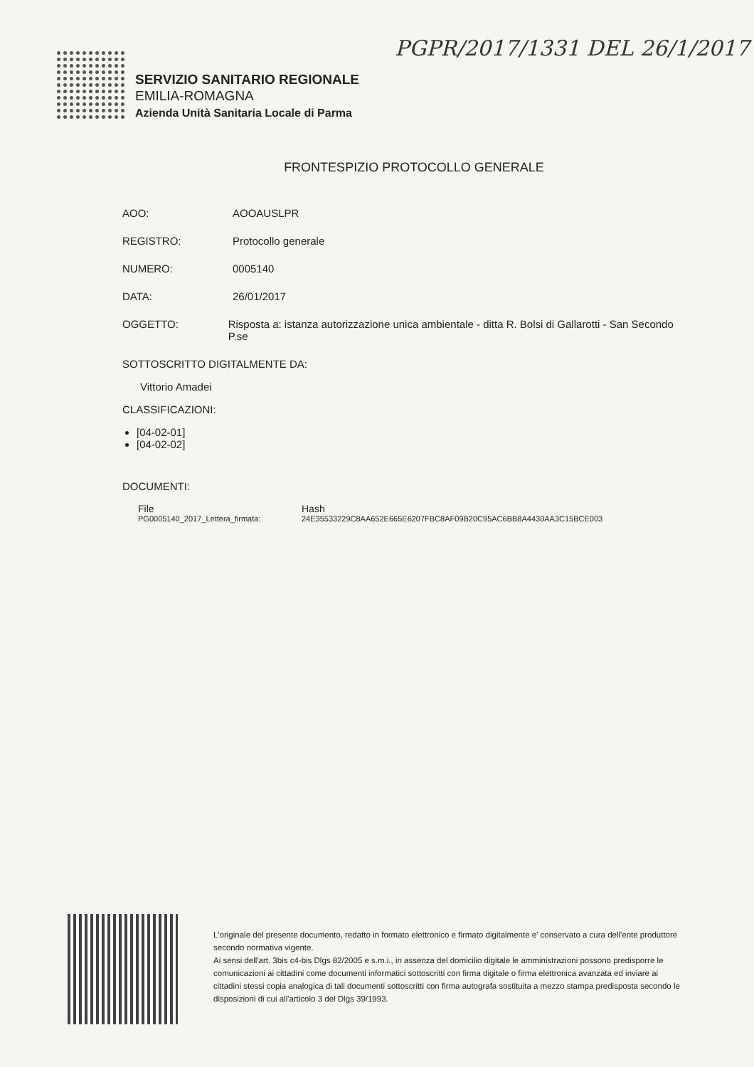PGPR/2017/1331 DEL 26/1/2017
SERVIZIO SANITARIO REGIONALE
EMILIA-ROMAGNA
Azienda Unità Sanitaria Locale di Parma
FRONTESPIZIO PROTOCOLLO GENERALE
AOO: AOOAUSLPR
REGISTRO: Protocollo generale
NUMERO: 0005140
DATA: 26/01/2017
OGGETTO: Risposta a: istanza autorizzazione unica ambientale - ditta R. Bolsi di Gallarotti - San Secondo P.se
SOTTOSCRITTO DIGITALMENTE DA:
Vittorio Amadei
CLASSIFICAZIONI:
[04-02-01]
[04-02-02]
DOCUMENTI:
File Hash
PG0005140_2017_Lettera_firmata: 24E35533229C8AA652E665E6207FBC8AF09B20C95AC6BB8A4430AA3C15BCE003
L'originale del presente documento, redatto in formato elettronico e firmato digitalmente e' conservato a cura dell'ente produttore secondo normativa vigente.
Ai sensi dell'art. 3bis c4-bis Dlgs 82/2005 e s.m.i., in assenza del domicilio digitale le amministrazioni possono predisporre le comunicazioni ai cittadini come documenti informatici sottoscritti con firma digitale o firma elettronica avanzata ed inviare ai cittadini stessi copia analogica di tali documenti sottoscritti con firma autografa sostituita a mezzo stampa predisposta secondo le disposizioni di cui all'articolo 3 del Dlgs 39/1993.